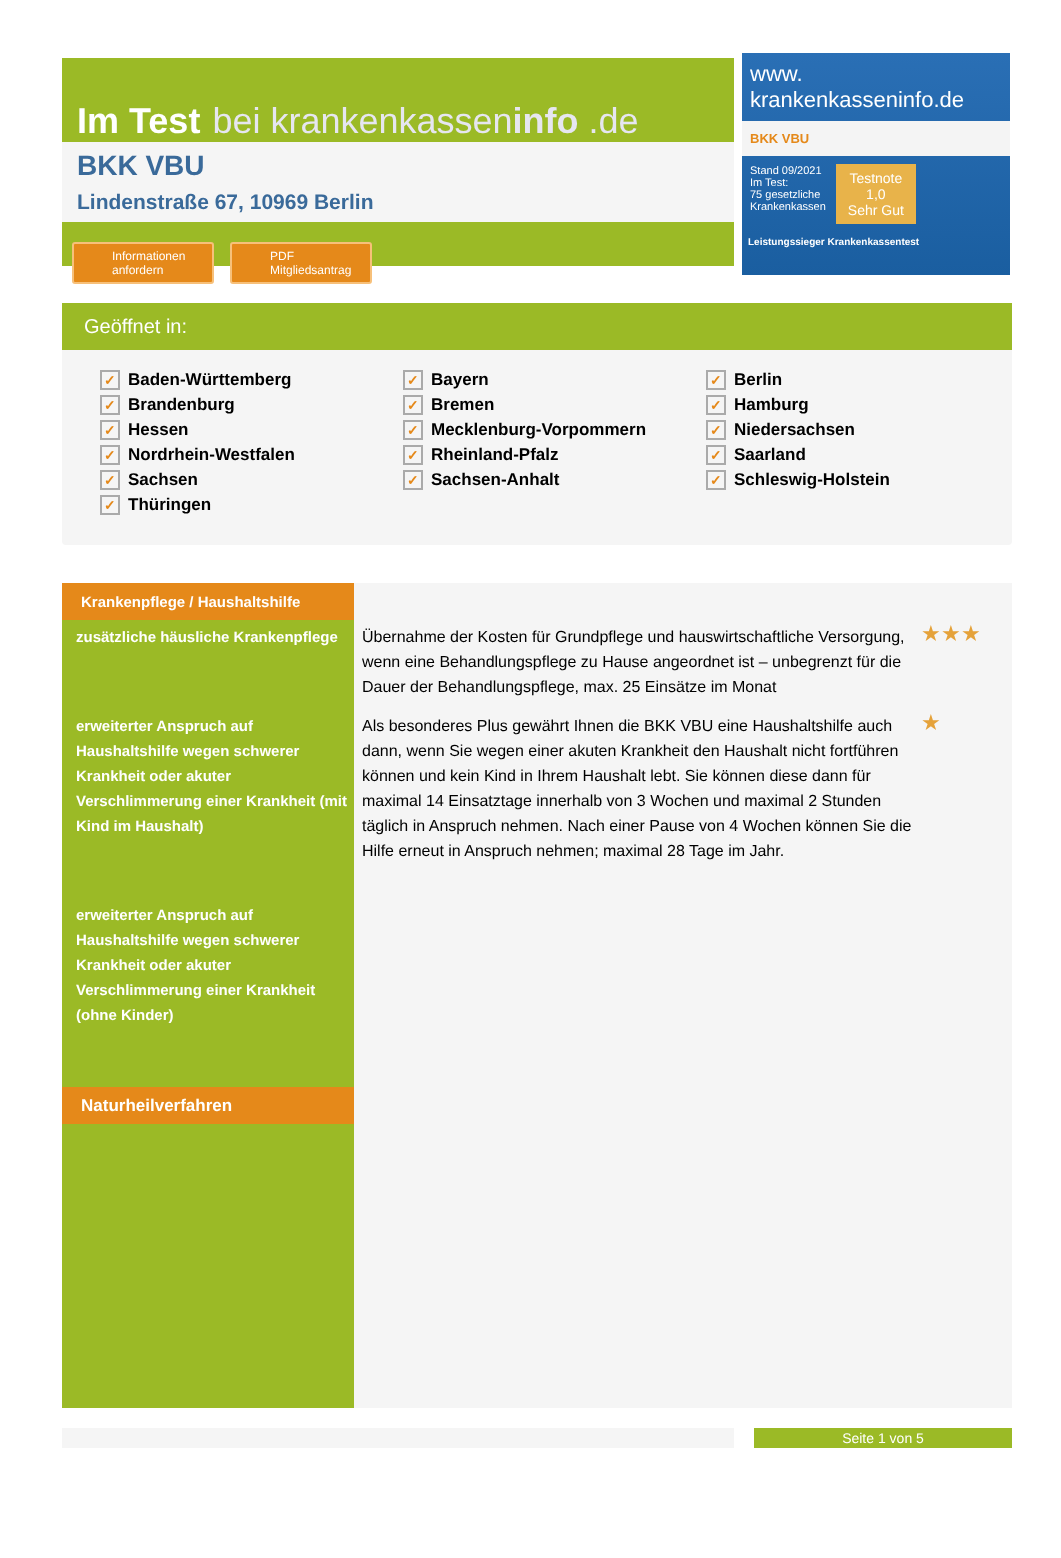Im Test bei krankenkasseninfo .de
BKK VBU
Lindenstraße 67, 10969 Berlin
Informationen anfordern
PDF Mitgliedsantrag
www.
krankenkasseninfo.de
BKK VBU
Stand 09/2021
Im Test:
75 gesetzliche
Krankenkassen
Testnote
1,0
Sehr Gut
Leistungssieger Krankenkassentest
Geöffnet in:
✓ Baden-Württemberg
✓ Bayern
✓ Berlin
✓ Brandenburg
✓ Bremen
✓ Hamburg
✓ Hessen
✓ Mecklenburg-Vorpommern
✓ Niedersachsen
✓ Nordrhein-Westfalen
✓ Rheinland-Pfalz
✓ Saarland
✓ Sachsen
✓ Sachsen-Anhalt
✓ Schleswig-Holstein
✓ Thüringen
| Krankenpflege / Haushaltshilfe | | |
| zusätzliche häusliche Krankenpflege | Übernahme der Kosten für Grundpflege und hauswirtschaftliche Versorgung, wenn eine Behandlungspflege zu Hause angeordnet ist – unbegrenzt für die Dauer der Behandlungspflege, max. 25 Einsätze im Monat | ★★★ |
| erweiterter Anspruch auf Haushaltshilfe wegen schwerer Krankheit oder akuter Verschlimmerung einer Krankheit (mit Kind im Haushalt) | Als besonderes Plus gewährt Ihnen die BKK VBU eine Haushaltshilfe auch dann, wenn Sie wegen einer akuten Krankheit den Haushalt nicht fortführen können und kein Kind in Ihrem Haushalt lebt. Sie können diese dann für maximal 14 Einsatztage innerhalb von 3 Wochen und maximal 2 Stunden täglich in Anspruch nehmen. Nach einer Pause von 4 Wochen können Sie die Hilfe erneut in Anspruch nehmen; maximal 28 Tage im Jahr. | ★ |
| erweiterter Anspruch auf Haushaltshilfe wegen schwerer Krankheit oder akuter Verschlimmerung einer Krankheit (ohne Kinder) | | |
| Naturheilverfahren | | |
Seite 1 von 5